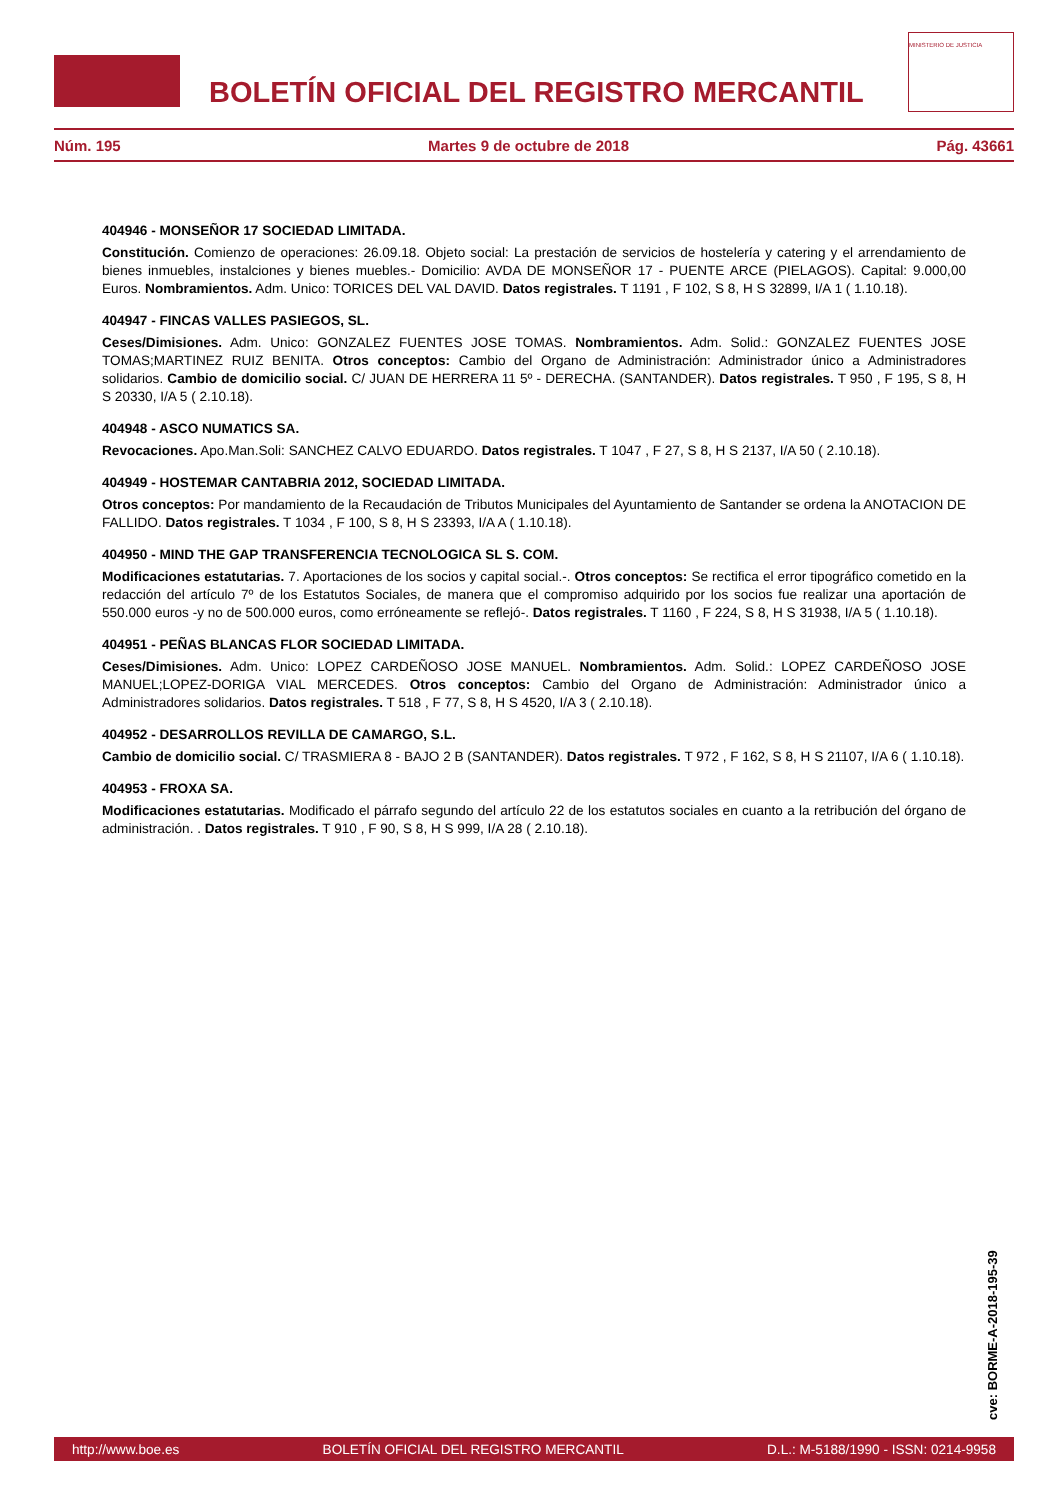BOLETÍN OFICIAL DEL REGISTRO MERCANTIL
MINISTERIO DE JUSTICIA
Núm. 195 Martes 9 de octubre de 2018 Pág. 43661
404946 - MONSEÑOR 17 SOCIEDAD LIMITADA.
Constitución. Comienzo de operaciones: 26.09.18. Objeto social: La prestación de servicios de hostelería y catering y el arrendamiento de bienes inmuebles, instalciones y bienes muebles.- Domicilio: AVDA DE MONSEÑOR 17 - PUENTE ARCE (PIELAGOS). Capital: 9.000,00 Euros. Nombramientos. Adm. Unico: TORICES DEL VAL DAVID. Datos registrales. T 1191 , F 102, S 8, H S 32899, I/A 1 ( 1.10.18).
404947 - FINCAS VALLES PASIEGOS, SL.
Ceses/Dimisiones. Adm. Unico: GONZALEZ FUENTES JOSE TOMAS. Nombramientos. Adm. Solid.: GONZALEZ FUENTES JOSE TOMAS;MARTINEZ RUIZ BENITA. Otros conceptos: Cambio del Organo de Administración: Administrador único a Administradores solidarios. Cambio de domicilio social. C/ JUAN DE HERRERA 11 5º - DERECHA. (SANTANDER). Datos registrales. T 950 , F 195, S 8, H S 20330, I/A 5 ( 2.10.18).
404948 - ASCO NUMATICS SA.
Revocaciones. Apo.Man.Soli: SANCHEZ CALVO EDUARDO. Datos registrales. T 1047 , F 27, S 8, H S 2137, I/A 50 ( 2.10.18).
404949 - HOSTEMAR CANTABRIA 2012, SOCIEDAD LIMITADA.
Otros conceptos: Por mandamiento de la Recaudación de Tributos Municipales del Ayuntamiento de Santander se ordena la ANOTACION DE FALLIDO. Datos registrales. T 1034 , F 100, S 8, H S 23393, I/A A ( 1.10.18).
404950 - MIND THE GAP TRANSFERENCIA TECNOLOGICA SL S. COM.
Modificaciones estatutarias. 7. Aportaciones de los socios y capital social.-. Otros conceptos: Se rectifica el error tipográfico cometido en la redacción del artículo 7º de los Estatutos Sociales, de manera que el compromiso adquirido por los socios fue realizar una aportación de 550.000 euros -y no de 500.000 euros, como erróneamente se reflejó-. Datos registrales. T 1160 , F 224, S 8, H S 31938, I/A 5 ( 1.10.18).
404951 - PEÑAS BLANCAS FLOR SOCIEDAD LIMITADA.
Ceses/Dimisiones. Adm. Unico: LOPEZ CARDEÑOSO JOSE MANUEL. Nombramientos. Adm. Solid.: LOPEZ CARDEÑOSO JOSE MANUEL;LOPEZ-DORIGA VIAL MERCEDES. Otros conceptos: Cambio del Organo de Administración: Administrador único a Administradores solidarios. Datos registrales. T 518 , F 77, S 8, H S 4520, I/A 3 ( 2.10.18).
404952 - DESARROLLOS REVILLA DE CAMARGO, S.L.
Cambio de domicilio social. C/ TRASMIERA 8 - BAJO 2 B (SANTANDER). Datos registrales. T 972 , F 162, S 8, H S 21107, I/A 6 ( 1.10.18).
404953 - FROXA SA.
Modificaciones estatutarias. Modificado el párrafo segundo del artículo 22 de los estatutos sociales en cuanto a la retribución del órgano de administración. . Datos registrales. T 910 , F 90, S 8, H S 999, I/A 28 ( 2.10.18).
cve: BORME-A-2018-195-39
http://www.boe.es BOLETÍN OFICIAL DEL REGISTRO MERCANTIL D.L.: M-5188/1990 - ISSN: 0214-9958